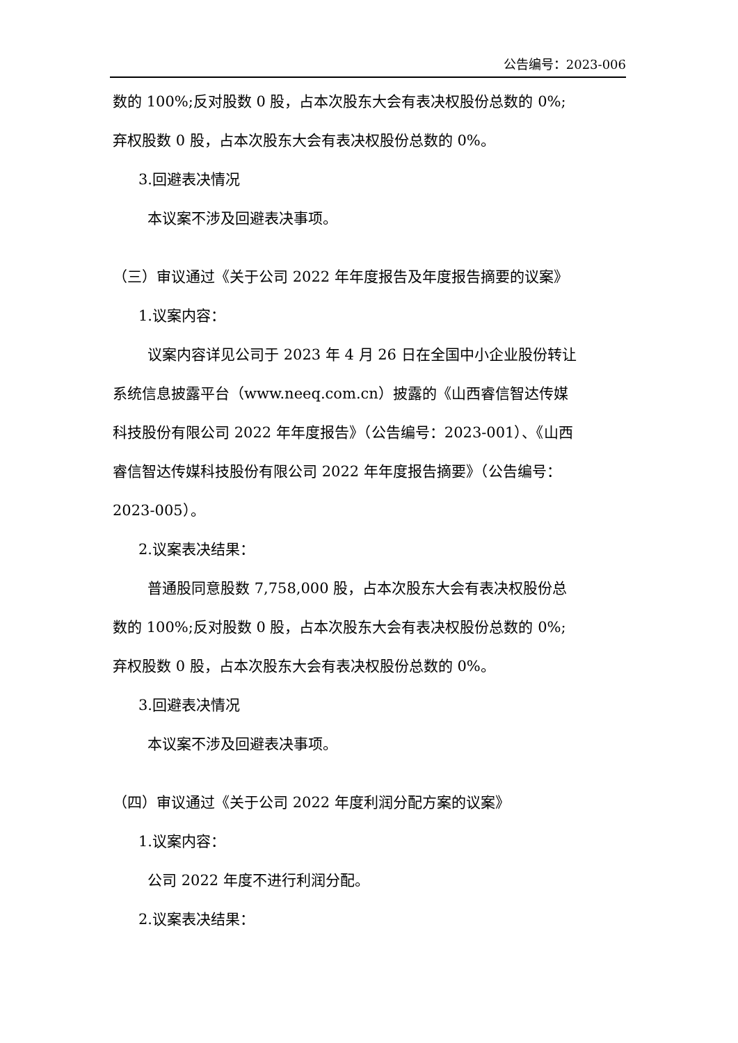公告编号：2023-006
数的 100%;反对股数 0 股，占本次股东大会有表决权股份总数的 0%;
弃权股数 0 股，占本次股东大会有表决权股份总数的 0%。
3.回避表决情况
本议案不涉及回避表决事项。
（三）审议通过《关于公司 2022 年年度报告及年度报告摘要的议案》
1.议案内容：
议案内容详见公司于 2023 年 4 月 26 日在全国中小企业股份转让
系统信息披露平台（www.neeq.com.cn）披露的《山西睿信智达传媒
科技股份有限公司 2022 年年度报告》（公告编号：2023-001）、《山西
睿信智达传媒科技股份有限公司 2022 年年度报告摘要》（公告编号：
2023-005）。
2.议案表决结果：
普通股同意股数 7,758,000 股，占本次股东大会有表决权股份总
数的 100%;反对股数 0 股，占本次股东大会有表决权股份总数的 0%;
弃权股数 0 股，占本次股东大会有表决权股份总数的 0%。
3.回避表决情况
本议案不涉及回避表决事项。
（四）审议通过《关于公司 2022 年度利润分配方案的议案》
1.议案内容：
公司 2022 年度不进行利润分配。
2.议案表决结果：